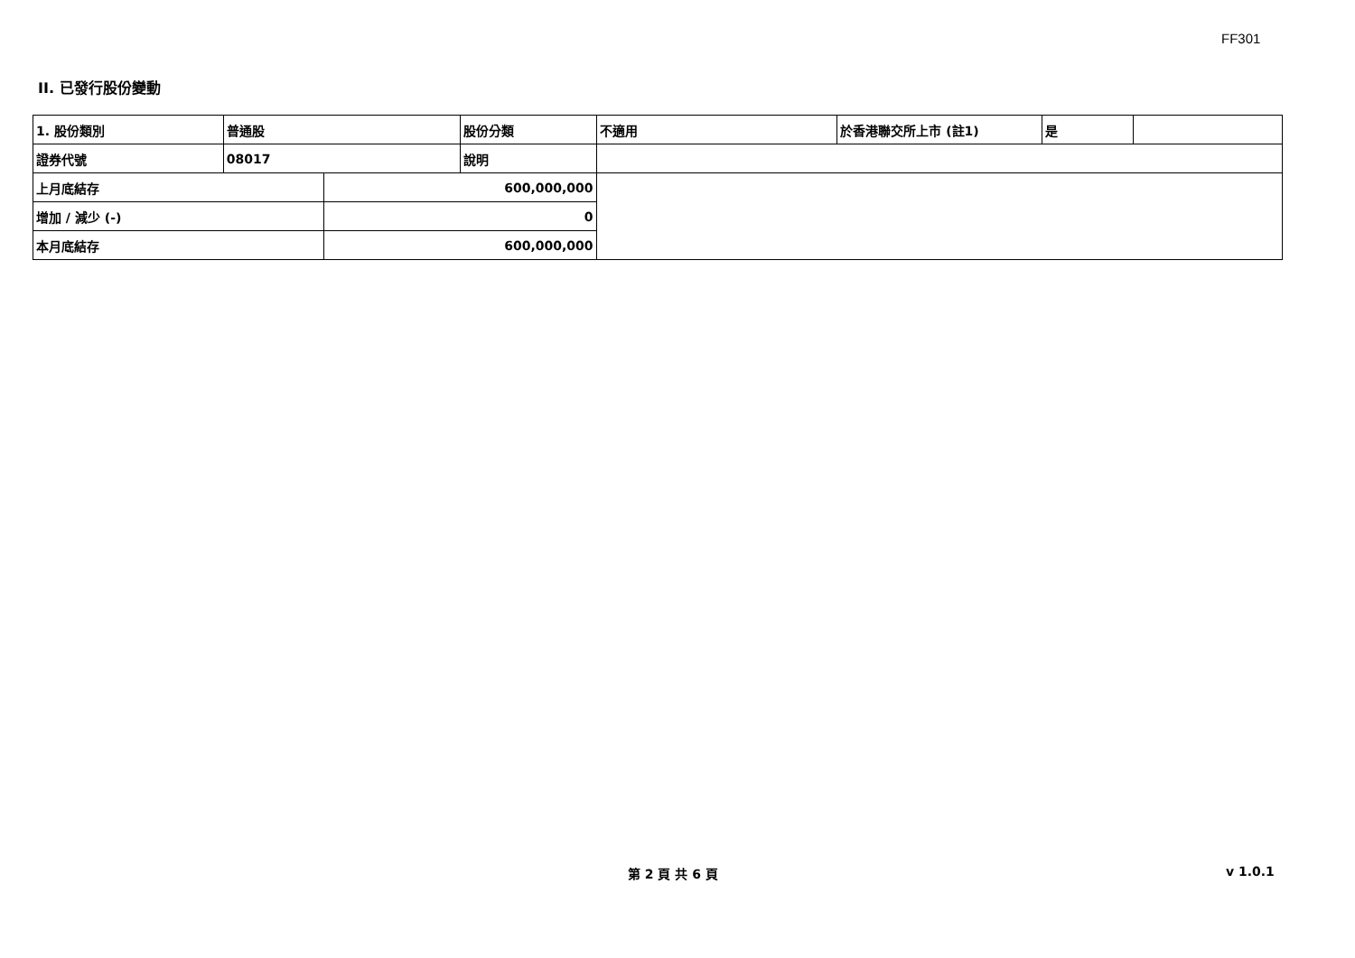FF301
II. 已發行股份變動
| 1. 股份類別 | 普通股 | | 股份分類 | 不適用 | 於香港聯交所上市 (註1) | 是 | |
| 證券代號 | 08017 | | 說明 | | | | |
| 上月底結存 | | 600,000,000 | | | | | |
| 增加 / 減少 (-) | | 0 | | | | | |
| 本月底結存 | | 600,000,000 | | | | | |
第 2 頁 共 6 頁 v 1.0.1